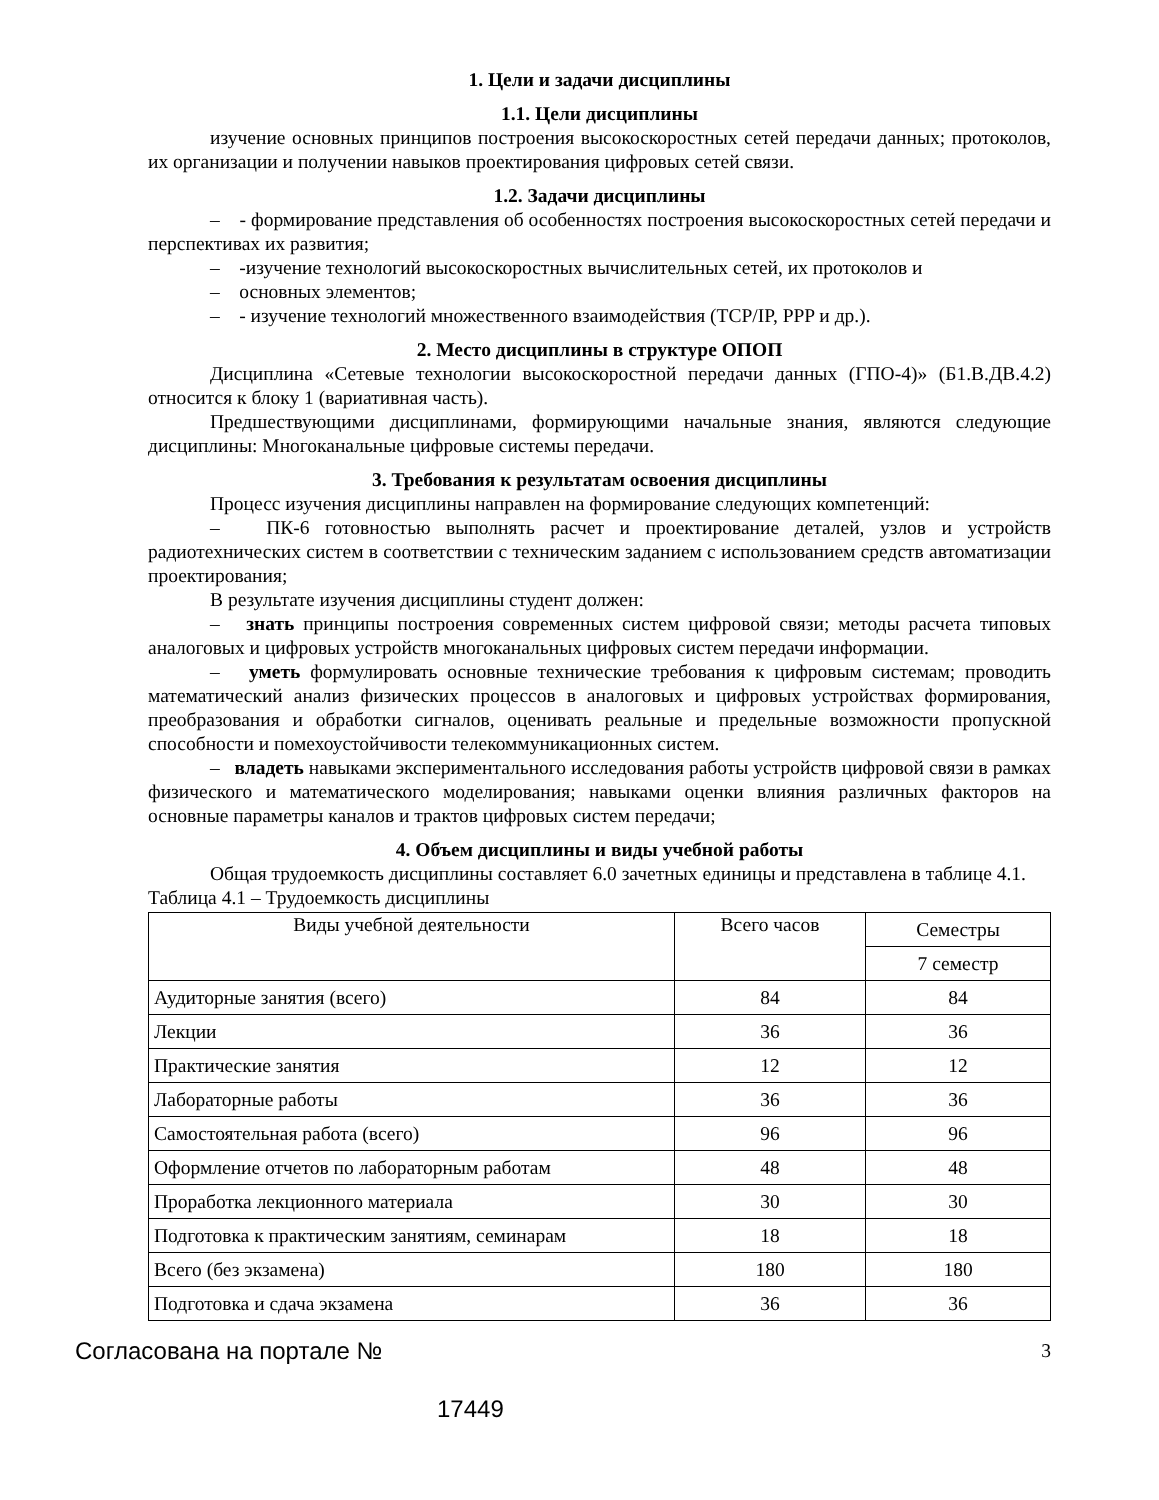1. Цели и задачи дисциплины
1.1. Цели дисциплины
изучение основных принципов построения высокоскоростных сетей передачи данных; протоколов, их организации и получении навыков проектирования цифровых сетей связи.
1.2. Задачи дисциплины
– - формирование представления об особенностях построения высокоскоростных сетей передачи и перспективах их развития;
– -изучение технологий высокоскоростных вычислительных сетей, их протоколов и
– основных элементов;
– - изучение технологий множественного взаимодействия (TCP/IP, PPP и др.).
2. Место дисциплины в структуре ОПОП
Дисциплина «Сетевые технологии высокоскоростной передачи данных (ГПО-4)» (Б1.В.ДВ.4.2) относится к блоку 1 (вариативная часть).
Предшествующими дисциплинами, формирующими начальные знания, являются следующие дисциплины: Многоканальные цифровые системы передачи.
3. Требования к результатам освоения дисциплины
Процесс изучения дисциплины направлен на формирование следующих компетенций:
– ПК-6 готовностью выполнять расчет и проектирование деталей, узлов и устройств радиотехнических систем в соответствии с техническим заданием с использованием средств автоматизации проектирования;
В результате изучения дисциплины студент должен:
– знать принципы построения современных систем цифровой связи; методы расчета типовых аналоговых и цифровых устройств многоканальных цифровых систем передачи информации.
– уметь формулировать основные технические требования к цифровым системам; проводить математический анализ физических процессов в аналоговых и цифровых устройствах формирования, преобразования и обработки сигналов, оценивать реальные и предельные возможности пропускной способности и помехоустойчивости телекоммуникационных систем.
– владеть навыками экспериментального исследования работы устройств цифровой связи в рамках физического и математического моделирования; навыками оценки влияния различных факторов на основные параметры каналов и трактов цифровых систем передачи;
4. Объем дисциплины и виды учебной работы
Общая трудоемкость дисциплины составляет 6.0 зачетных единицы и представлена в таблице 4.1.
Таблица 4.1 – Трудоемкость дисциплины
| Виды учебной деятельности | Всего часов | Семестры |
| | | 7 семестр |
| Аудиторные занятия (всего) | 84 | 84 |
| Лекции | 36 | 36 |
| Практические занятия | 12 | 12 |
| Лабораторные работы | 36 | 36 |
| Самостоятельная работа (всего) | 96 | 96 |
| Оформление отчетов по лабораторным работам | 48 | 48 |
| Проработка лекционного материала | 30 | 30 |
| Подготовка к практическим занятиям, семинарам | 18 | 18 |
| Всего (без экзамена) | 180 | 180 |
| Подготовка и сдача экзамена | 36 | 36 |
Согласована на портале № 3
17449